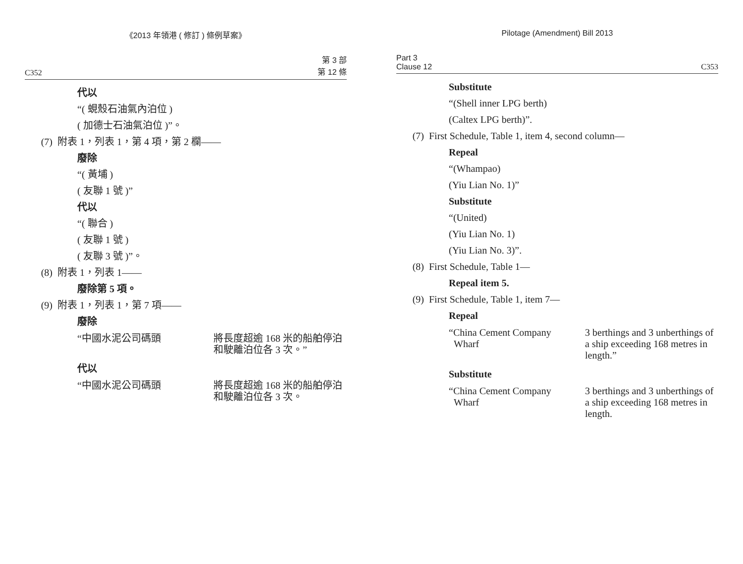《2013 年領港 ( 修訂 ) 條例草案》
C352 第 3 部
第 12 條
代以
“( 蜆殼石油氣內泊位 )
( 加德士石油氣泊位 )”。
(7) 附表 1，列表 1，第 4 項，第 2 欄——
廢除
“( 黃埔 )
( 友聯 1 號 )”
代以
“( 聯合 )
( 友聯 1 號 )
( 友聯 3 號 )”。
(8) 附表 1，列表 1——
廢除第 5 項。
(9) 附表 1，列表 1，第 7 項——
廢除
“中國水泥公司碼頭 將長度超逾 168 米的船舶停泊和駛離泊位各 3 次。”
代以
“中國水泥公司碼頭 將長度超逾 168 米的船舶停泊和駛離泊位各 3 次。
Pilotage (Amendment) Bill 2013
Part 3
Clause 12 C353
Substitute
“(Shell inner LPG berth)
(Caltex LPG berth)”.
(7) First Schedule, Table 1, item 4, second column—
Repeal
“(Whampao)
(Yiu Lian No. 1)”
Substitute
“(United)
(Yiu Lian No. 1)
(Yiu Lian No. 3)”.
(8) First Schedule, Table 1—
Repeal item 5.
(9) First Schedule, Table 1, item 7—
Repeal
“China Cement Company
Wharf
3 berthings and 3 unberthings of a ship exceeding 168 metres in length.”
Substitute
“China Cement Company
Wharf
3 berthings and 3 unberthings of a ship exceeding 168 metres in length.